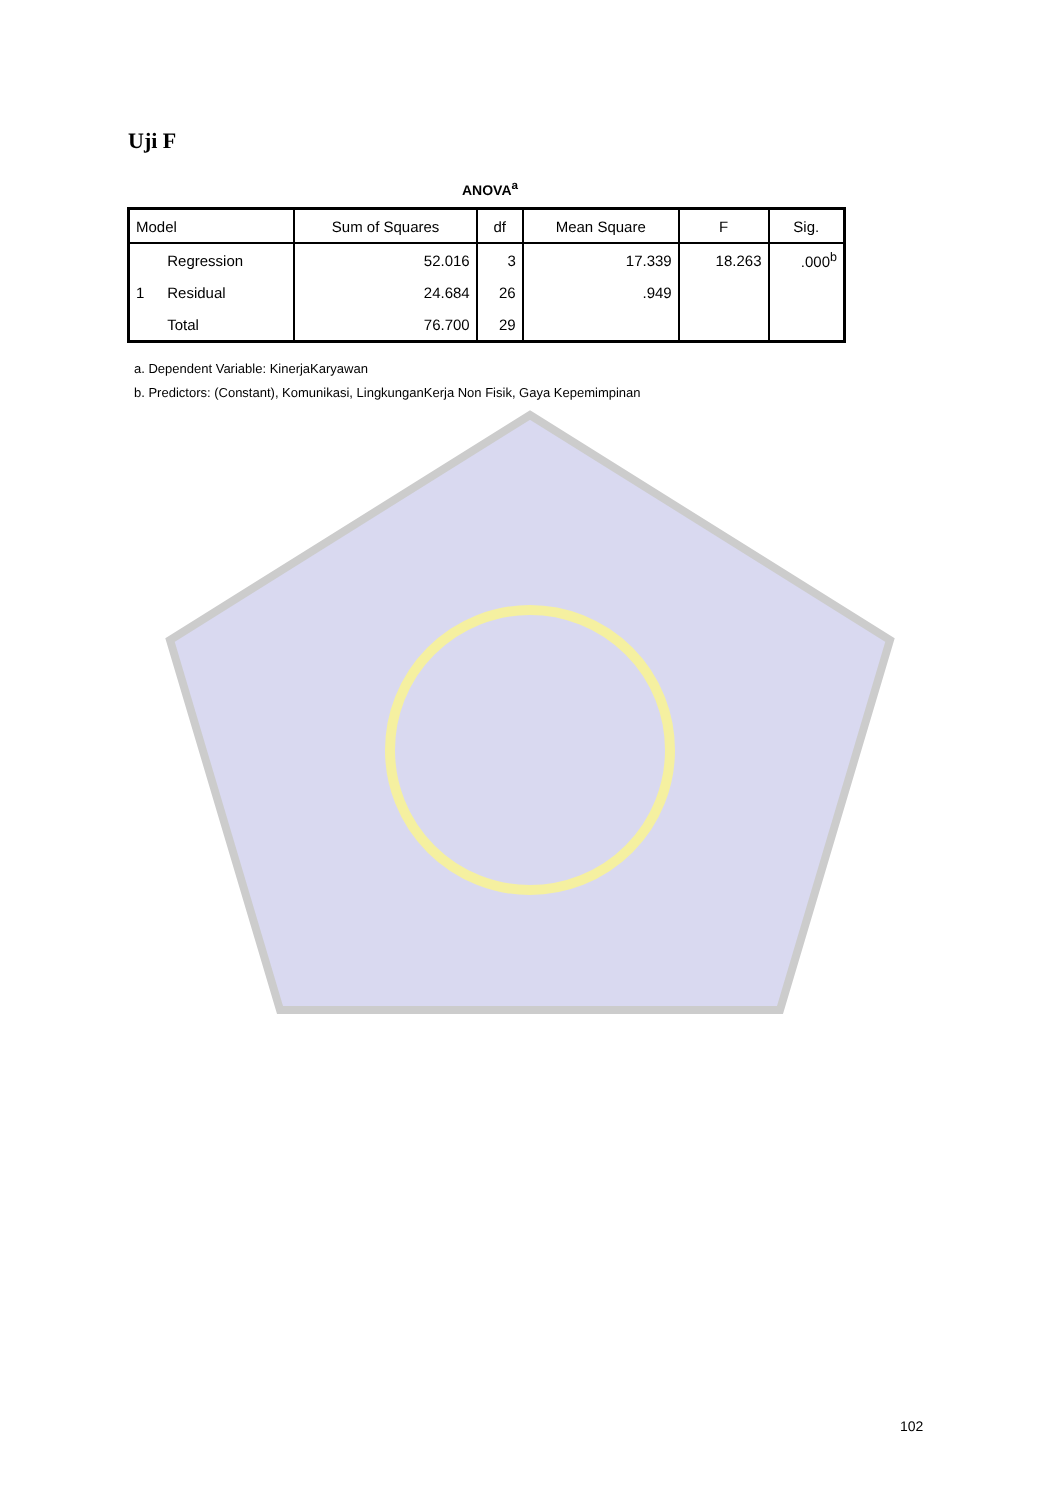Uji F
ANOVA<sup>a</sup>
| Model | | Sum of Squares | df | Mean Square | F | Sig. |
| --- | --- | --- | --- | --- | --- | --- |
| 1 | Regression | 52.016 | 3 | 17.339 | 18.263 | .000<sup>b</sup> |
| | Residual | 24.684 | 26 | .949 | | |
| | Total | 76.700 | 29 | | | |
a. Dependent Variable: KinerjaKaryawan
b. Predictors: (Constant), Komunikasi, LingkunganKerja Non Fisik, Gaya Kepemimpinan
102